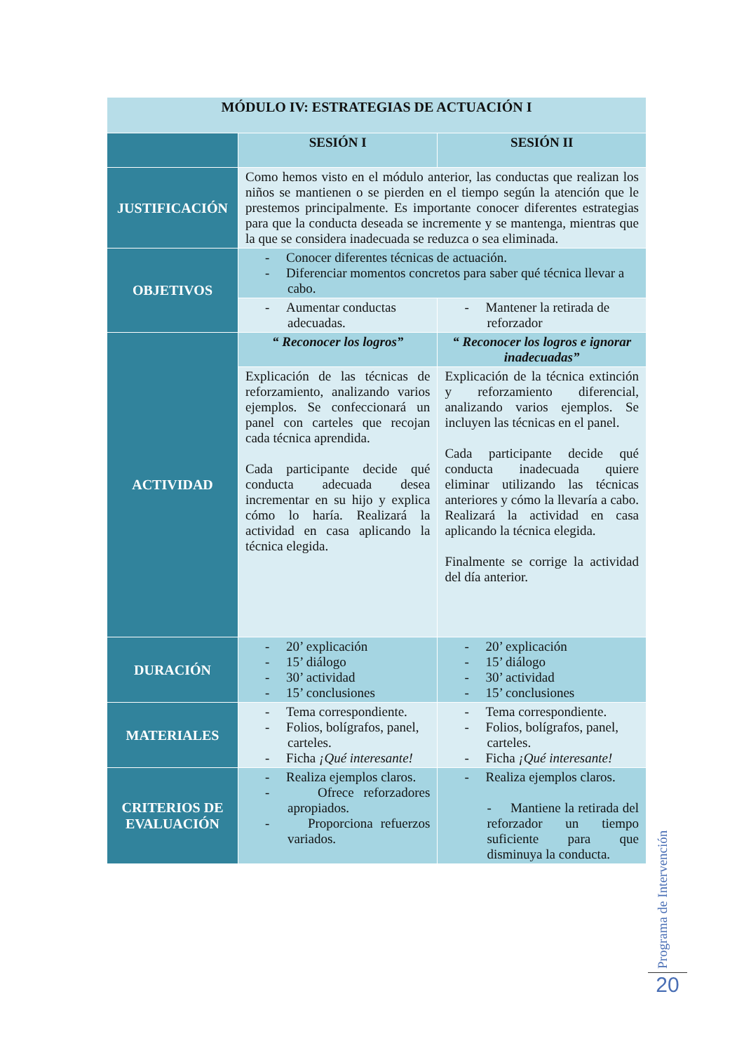| MÓDULO IV: ESTRATEGIAS DE ACTUACIÓN I | | |
| | SESIÓN I | SESIÓN II |
| JUSTIFICACIÓN | Como hemos visto en el módulo anterior, las conductas que realizan los niños se mantienen o se pierden en el tiempo según la atención que le prestemos principalmente. Es importante conocer diferentes estrategias para que la conducta deseada se incremente y se mantenga, mientras que la que se considera inadecuada se reduzca o sea eliminada. | |
| OBJETIVOS | - Conocer diferentes técnicas de actuación. - Diferenciar momentos concretos para saber qué técnica llevar a cabo. | |
| | - Aumentar conductas adecuadas. | - Mantener la retirada de reforzador |
| ACTIVIDAD | “ Reconocer los logros” | “ Reconocer los logros e ignorar inadecuadas” |
| | Explicación de las técnicas de reforzamiento, analizando varios ejemplos. Se confeccionará un panel con carteles que recojan cada técnica aprendida. Cada participante decide qué conducta adecuada desea incrementar en su hijo y explica cómo lo haría. Realizará la actividad en casa aplicando la técnica elegida. | Explicación de la técnica extinción y reforzamiento diferencial, analizando varios ejemplos. Se incluyen las técnicas en el panel. Cada participante decide qué conducta inadecuada quiere eliminar utilizando las técnicas anteriores y cómo la llevaría a cabo. Realizará la actividad en casa aplicando la técnica elegida. Finalmente se corrige la actividad del día anterior. |
| DURACIÓN | - 20’ explicación - 15’ diálogo - 30’ actividad - 15’ conclusiones | - 20’ explicación - 15’ diálogo - 30’ actividad - 15’ conclusiones |
| MATERIALES | - Tema correspondiente. - Folios, bolígrafos, panel, carteles. - Ficha ¡Qué interesante! | - Tema correspondiente. - Folios, bolígrafos, panel, carteles. - Ficha ¡Qué interesante! |
| CRITERIOS DE EVALUACIÓN | - Realiza ejemplos claros. - Ofrece reforzadores apropiados. - Proporciona refuerzos variados. | - Realiza ejemplos claros. - Mantiene la retirada del reforzador un tiempo suficiente para que disminuya la conducta. |
Programa de Intervención
20